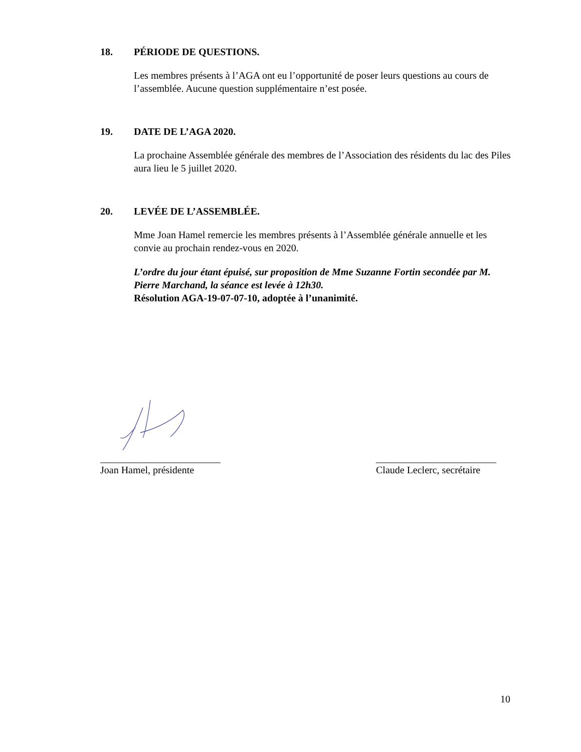18. PÉRIODE DE QUESTIONS.
Les membres présents à l’AGA ont eu l’opportunité de poser leurs questions au cours de l’assemblée. Aucune question supplémentaire n’est posée.
19. DATE DE L’AGA 2020.
La prochaine Assemblée générale des membres de l’Association des résidents du lac des Piles aura lieu le 5 juillet 2020.
20. LEVÉE DE L’ASSEMBLÉE.
Mme Joan Hamel remercie les membres présents à l’Assemblée générale annuelle et les convie au prochain rendez-vous en 2020.
L’ordre du jour étant épuisé, sur proposition de Mme Suzanne Fortin secondée par M. Pierre Marchand, la séance est levée à 12h30.
Résolution AGA-19-07-07-10, adoptée à l’unanimité.
________________________
Joan Hamel, présidente
________________________
Claude Leclerc, secrétaire
10